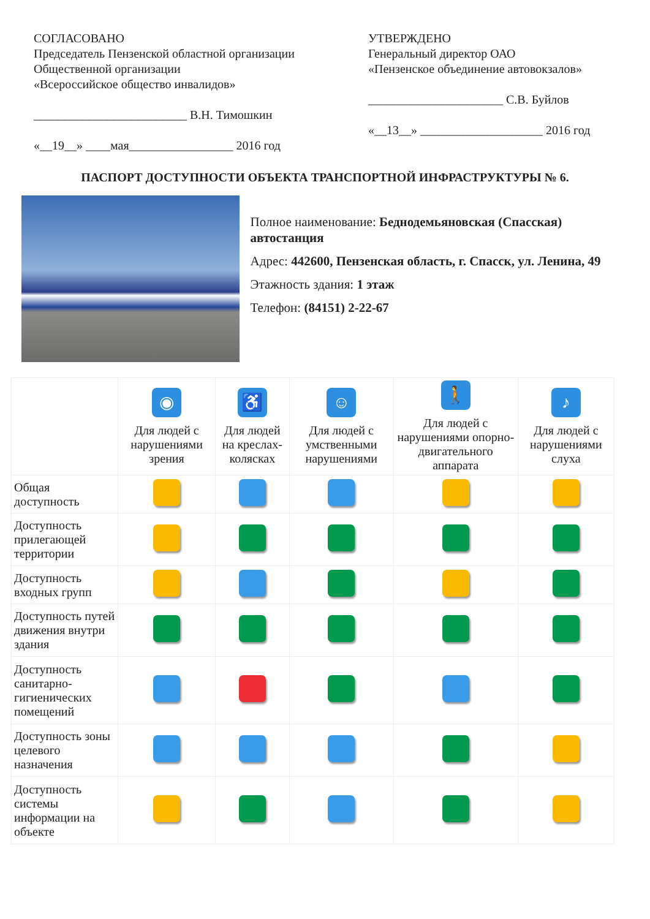СОГЛАСОВАНО
Председатель Пензенской областной организации
Общественной организации
«Всероссийское общество инвалидов»
_________________________ В.Н. Тимошкин
«__19__» ____мая_________________ 2016 год
УТВЕРЖДЕНО
Генеральный директор ОАО
«Пензенское объединение автовокзалов»
______________________ С.В. Буйлов
«__13__» ____________________ 2016 год
ПАСПОРТ ДОСТУПНОСТИ ОБЪЕКТА ТРАНСПОРТНОЙ ИНФРАСТРУКТУРЫ № 6.
Полное наименование: Беднодемьяновская (Спасская) автостанция
Адрес: 442600, Пензенская область, г. Спасск, ул. Ленина, 49
Этажность здания: 1 этаж
Телефон: (84151) 2-22-67
| | ◉ Для людей с нарушениями зрения | ♿ Для людей на креслах-колясках | ☺ Для людей с умственными нарушениями | 🚶 Для людей с нарушениями опорно-двигательного аппарата | ♪ Для людей с нарушениями слуха |
| --- | --- | --- | --- | --- | --- |
| Общая доступность | | | | | |
| Доступность прилегающей территории | | | | | |
| Доступность входных групп | | | | | |
| Доступность путей движения внутри здания | | | | | |
| Доступность санитарно-гигиенических помещений | | | | | |
| Доступность зоны целевого назначения | | | | | |
| Доступность системы информации на объекте | | | | | |